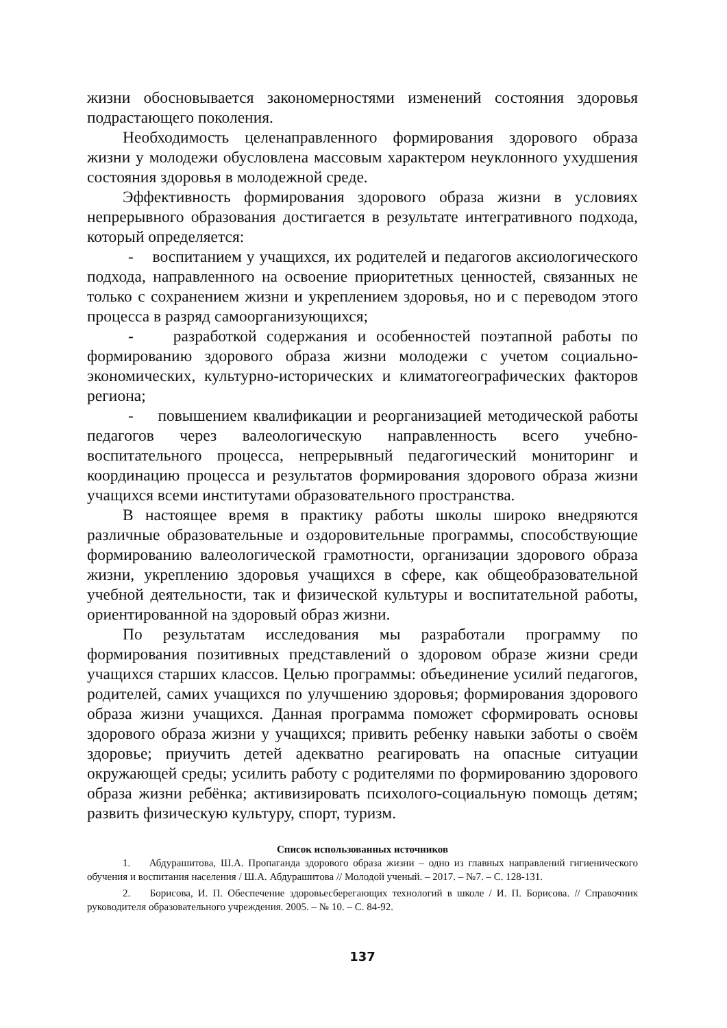жизни обосновывается закономерностями изменений состояния здоровья подрастающего поколения.
Необходимость целенаправленного формирования здорового образа жизни у молодежи обусловлена массовым характером неуклонного ухудшения состояния здоровья в молодежной среде.
Эффективность формирования здорового образа жизни в условиях непрерывного образования достигается в результате интегративного подхода, который определяется:
- воспитанием у учащихся, их родителей и педагогов аксиологического подхода, направленного на освоение приоритетных ценностей, связанных не только с сохранением жизни и укреплением здоровья, но и с переводом этого процесса в разряд самоорганизующихся;
- разработкой содержания и особенностей поэтапной работы по формированию здорового образа жизни молодежи с учетом социально-экономических, культурно-исторических и климатогеографических факторов региона;
- повышением квалификации и реорганизацией методической работы педагогов через валеологическую направленность всего учебно-воспитательного процесса, непрерывный педагогический мониторинг и координацию процесса и результатов формирования здорового образа жизни учащихся всеми институтами образовательного пространства.
В настоящее время в практику работы школы широко внедряются различные образовательные и оздоровительные программы, способствующие формированию валеологической грамотности, организации здорового образа жизни, укреплению здоровья учащихся в сфере, как общеобразовательной учебной деятельности, так и физической культуры и воспитательной работы, ориентированной на здоровый образ жизни.
По результатам исследования мы разработали программу по формирования позитивных представлений о здоровом образе жизни среди учащихся старших классов. Целью программы: объединение усилий педагогов, родителей, самих учащихся по улучшению здоровья; формирования здорового образа жизни учащихся. Данная программа поможет сформировать основы здорового образа жизни у учащихся; привить ребенку навыки заботы о своём здоровье; приучить детей адекватно реагировать на опасные ситуации окружающей среды; усилить работу с родителями по формированию здорового образа жизни ребёнка; активизировать психолого-социальную помощь детям; развить физическую культуру, спорт, туризм.
Список использованных источников
1. Абдурашитова, Ш.А. Пропаганда здорового образа жизни – одно из главных направлений гигиенического обучения и воспитания населения / Ш.А. Абдурашитова // Молодой ученый. – 2017. – №7. – С. 128-131.
2. Борисова, И. П. Обеспечение здоровьесберегающих технологий в школе / И. П. Борисова. // Справочник руководителя образовательного учреждения. 2005. – № 10. – С. 84-92.
137